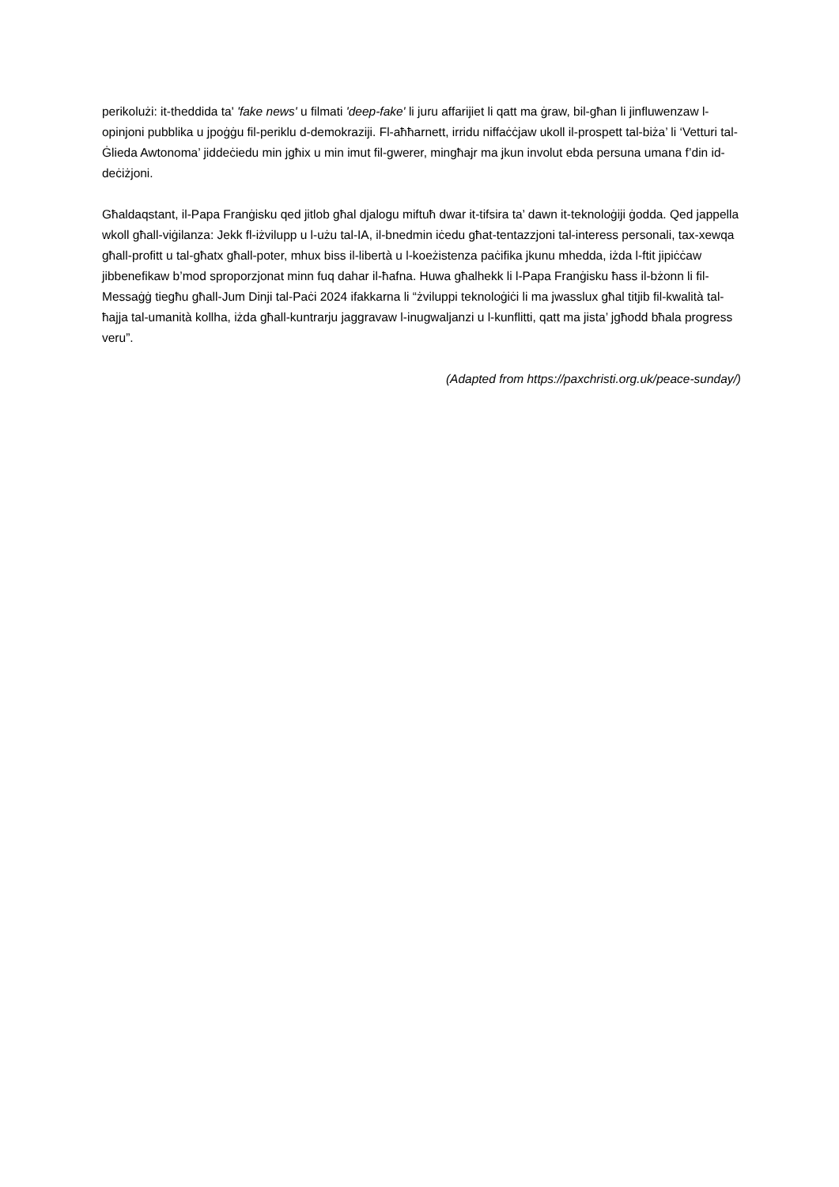perikolużi: it-theddida ta' 'fake news' u filmati 'deep-fake' li juru affarijiet li qatt ma ġraw, bil-għan li jinfluwenzaw l-opinjoni pubblika u jpoġġu fil-periklu d-demokraziji. Fl-aħħarnett, irridu niffaċċjaw ukoll il-prospett tal-biża’ li ‘Vetturi tal-Ġlieda Awtonoma’ jiddeċiedu min jgħix u min imut fil-gwerer, mingħajr ma jkun involut ebda persuna umana f’din id-deċiżjoni.
Għaldaqstant, il-Papa Franġisku qed jitlob għal djalogu miftuħ dwar it-tifsira ta’ dawn it-teknoloġiji ġodda. Qed jappella wkoll għall-viġilanza: Jekk fl-iżvilupp u l-użu tal-IA, il-bnedmin iċedu għat-tentazzjoni tal-interess personali, tax-xewqa għall-profitt u tal-għatx għall-poter, mhux biss il-libertà u l-koeżistenza paċifika jkunu mhedda, iżda l-ftit jipiċċaw jibbenefikaw b’mod sproporzjonat minn fuq dahar il-ħafna. Huwa għalhekk li l-Papa Franġisku ħass il-bżonn li fil-Messaġġ tiegħu għall-Jum Dinji tal-Paċi 2024 ifakkarna li “żviluppi teknoloġiċi li ma jwasslux għal titjib fil-kwalità tal-ħajja tal-umanità kollha, iżda għall-kuntrarju jaggravaw l-inugwaljanzi u l-kunflitti, qatt ma jista’ jgħodd bħala progress veru”.
(Adapted from https://paxchristi.org.uk/peace-sunday/)